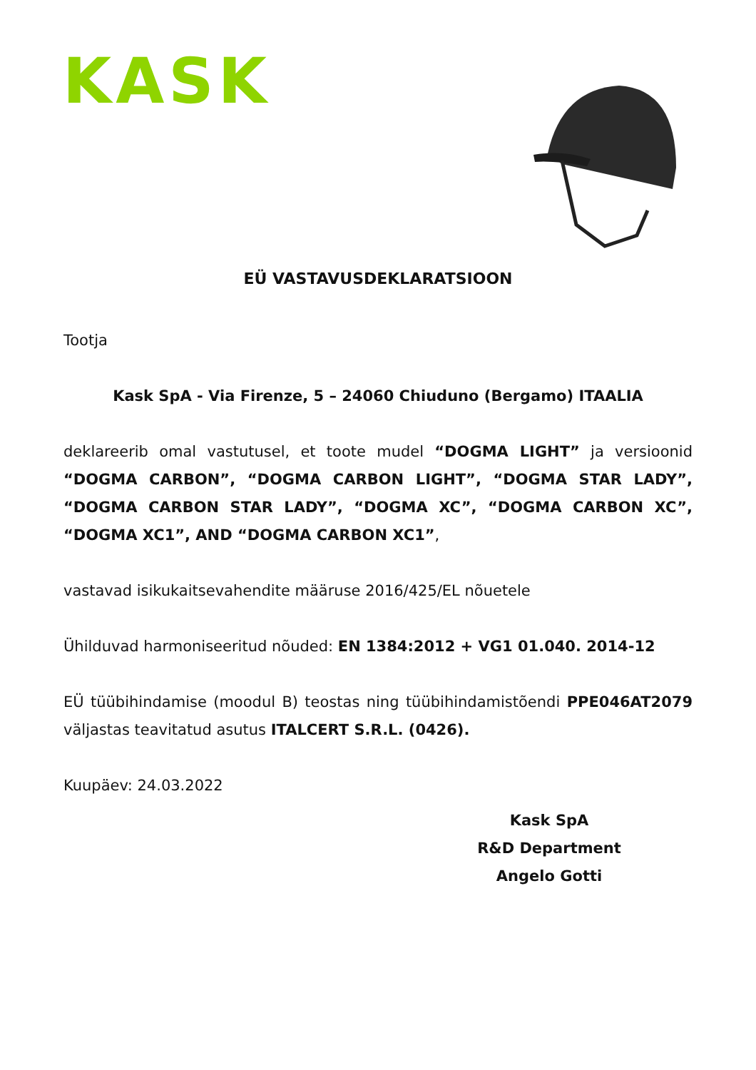KASK
EÜ VASTAVUSDEKLARATSIOON
Tootja
Kask SpA - Via Firenze, 5 – 24060 Chiuduno (Bergamo) ITAALIA
deklareerib omal vastutusel, et toote mudel “DOGMA LIGHT” ja versioonid “DOGMA CARBON”, “DOGMA CARBON LIGHT”, “DOGMA STAR LADY”, “DOGMA CARBON STAR LADY”, “DOGMA XC”, “DOGMA CARBON XC”, “DOGMA XC1”, AND “DOGMA CARBON XC1”,
vastavad isikukaitsevahendite määruse 2016/425/EL nõuetele
Ühilduvad harmoniseeritud nõuded: EN 1384:2012 + VG1 01.040. 2014-12
EÜ tüübihindamise (moodul B) teostas ning tüübihindamistõendi PPE046AT2079 väljastas teavitatud asutus ITALCERT S.R.L. (0426).
Kuupäev: 24.03.2022
Kask SpA
R&D Department
Angelo Gotti